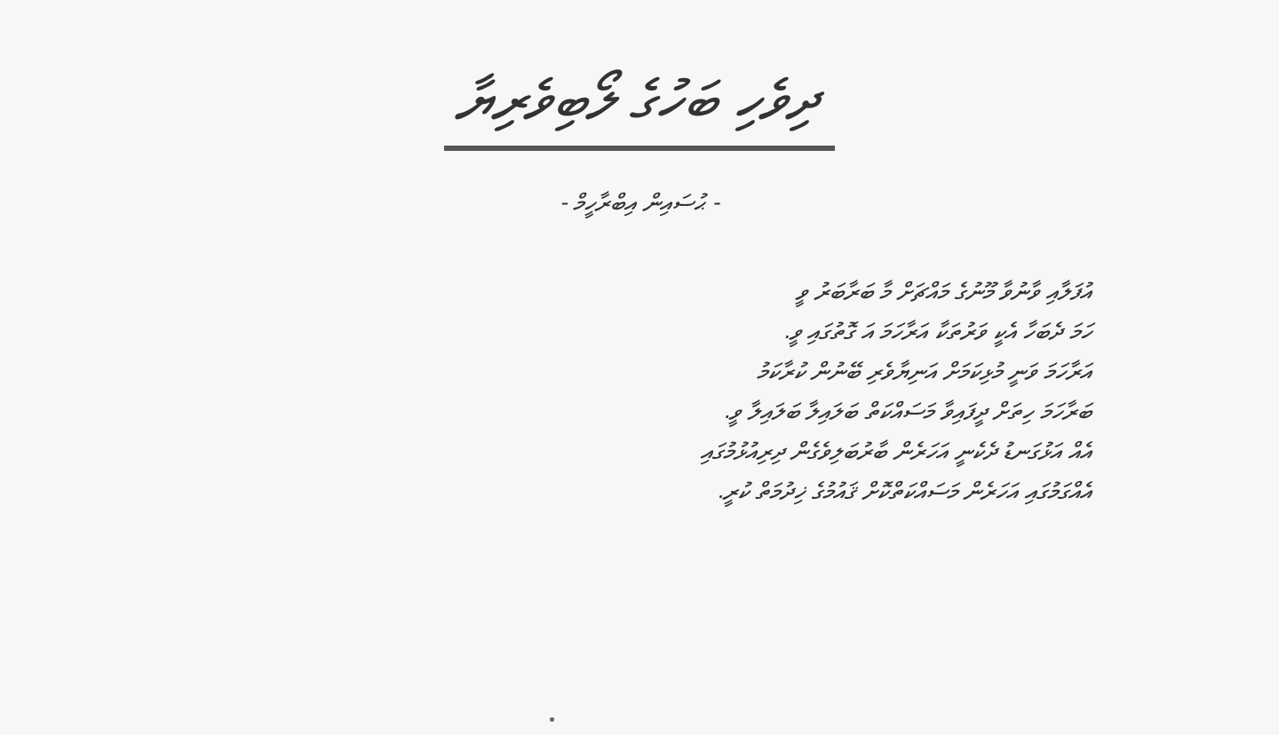ދިވެހި ބަހުގެ ލޯބިވެރިޔާ
- ޙުސައިން އިބްރާހީމް -
އުފަލާއި ވާނުވާ މޫނުގެ މައްޗަށް މާ ބަރާބަރު ވީ
ހަމަ ދެބަހާ އެކީ ވަރުތަކާ އަރާހަމަ އަ ގޮތުގައި ވީ.
އަރާހަމަ ވަނީ މުޅިކަމަށް އަނިޔާވެރި ބޭނުން ކުރާކަމު
ބަރާހަމަ ހިތަށް ދީފައިވާ މަސައްކަތް ބަލައިލާ ބަލައިލާ ވީ.
އެއް އަޅުގަނޑު ދެކެނީ އަހަރެން ބާރުބަލިވެގެން ދިރިއުޅުމުގައި
އެއްގަމުގައި އަހަރެން މަސައްކަތްކޮށް ޤައުމުގެ ޚިދުމަތް ކުރީ.